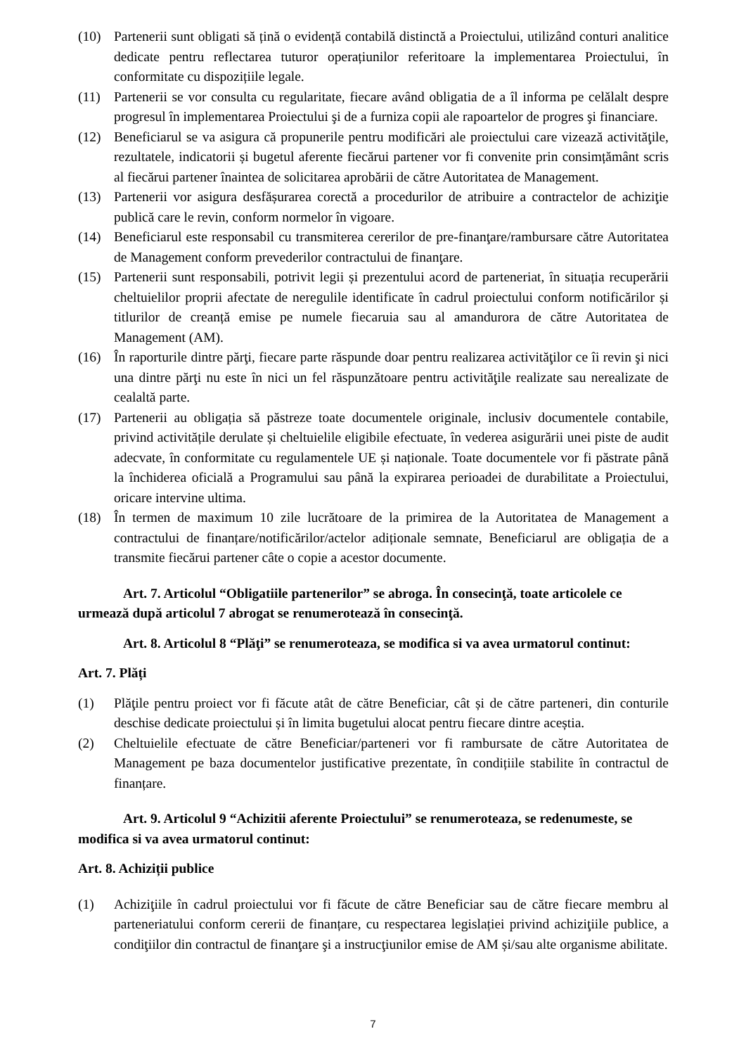(10) Partenerii sunt obligati să țină o evidență contabilă distinctă a Proiectului, utilizând conturi analitice dedicate pentru reflectarea tuturor operațiunilor referitoare la implementarea Proiectului, în conformitate cu dispozițiile legale.
(11) Partenerii se vor consulta cu regularitate, fiecare având obligatia de a îl informa pe celălalt despre progresul în implementarea Proiectului şi de a furniza copii ale rapoartelor de progres şi financiare.
(12) Beneficiarul se va asigura că propunerile pentru modificări ale proiectului care vizează activităţile, rezultatele, indicatorii și bugetul aferente fiecărui partener vor fi convenite prin consimțământ scris al fiecărui partener înaintea de solicitarea aprobării de către Autoritatea de Management.
(13) Partenerii vor asigura desfășurarea corectă a procedurilor de atribuire a contractelor de achiziţie publică care le revin, conform normelor în vigoare.
(14) Beneficiarul este responsabil cu transmiterea cererilor de pre-finanţare/rambursare către Autoritatea de Management conform prevederilor contractului de finanţare.
(15) Partenerii sunt responsabili, potrivit legii și prezentului acord de parteneriat, în situația recuperării cheltuielilor proprii afectate de neregulile identificate în cadrul proiectului conform notificărilor și titlurilor de creanță emise pe numele fiecaruia sau al amandurora de către Autoritatea de Management (AM).
(16) În raporturile dintre părţi, fiecare parte răspunde doar pentru realizarea activităţilor ce îi revin şi nici una dintre părţi nu este în nici un fel răspunzătoare pentru activităţile realizate sau nerealizate de cealaltă parte.
(17) Partenerii au obligația să păstreze toate documentele originale, inclusiv documentele contabile, privind activitățile derulate și cheltuielile eligibile efectuate, în vederea asigurării unei piste de audit adecvate, în conformitate cu regulamentele UE și naționale. Toate documentele vor fi păstrate până la închiderea oficială a Programului sau până la expirarea perioadei de durabilitate a Proiectului, oricare intervine ultima.
(18) În termen de maximum 10 zile lucrătoare de la primirea de la Autoritatea de Management a contractului de finanțare/notificărilor/actelor adiționale semnate, Beneficiarul are obligația de a transmite fiecărui partener câte o copie a acestor documente.
Art. 7. Articolul “Obligatiile partenerilor” se abroga. În consecinţă, toate articolele ce urmează după articolul 7 abrogat se renumerotează în consecinţă.
Art. 8. Articolul 8 “Plăţi” se renumeroteaza, se modifica si va avea urmatorul continut:
Art. 7. Plăți
(1) Plăţile pentru proiect vor fi făcute atât de către Beneficiar, cât și de către parteneri, din conturile deschise dedicate proiectului și în limita bugetului alocat pentru fiecare dintre aceștia.
(2) Cheltuielile efectuate de către Beneficiar/parteneri vor fi rambursate de către Autoritatea de Management pe baza documentelor justificative prezentate, în condițiile stabilite în contractul de finanțare.
Art. 9. Articolul 9 “Achizitii aferente Proiectului” se renumeroteaza, se redenumeste, se modifica si va avea urmatorul continut:
Art. 8. Achiziții publice
(1) Achiziţiile în cadrul proiectului vor fi făcute de către Beneficiar sau de către fiecare membru al parteneriatului conform cererii de finanțare, cu respectarea legislației privind achiziţiile publice, a condiţiilor din contractul de finanţare şi a instrucţiunilor emise de AM și/sau alte organisme abilitate.
7